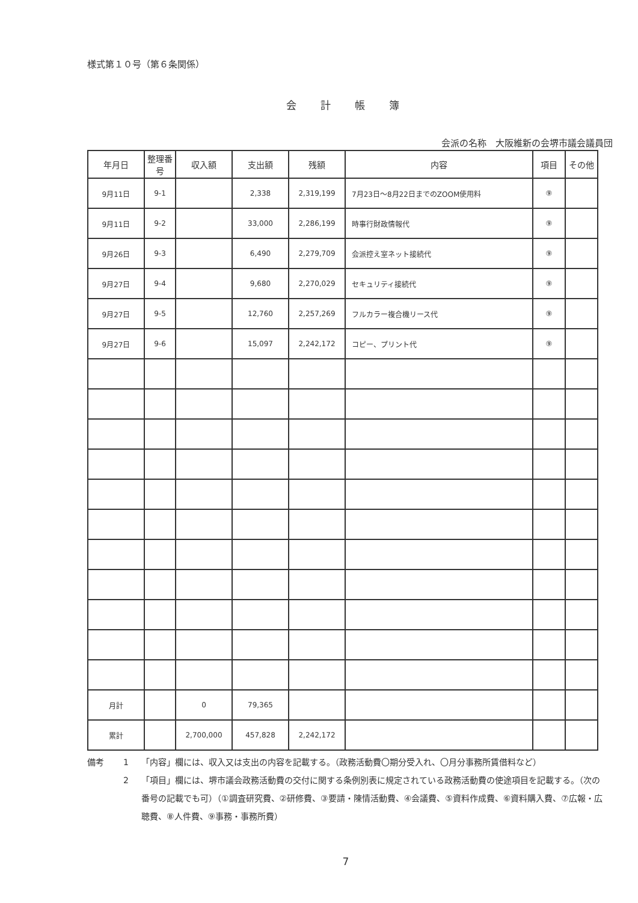様式第１０号（第６条関係）
会計帳簿
会派の名称　大阪維新の会堺市議会議員団
| 年月日 | 整理番号 | 収入額 | 支出額 | 残額 | 内容 | 項目 | その他 |
| --- | --- | --- | --- | --- | --- | --- | --- |
| 9月11日 | 9-1 | | 2,338 | 2,319,199 | 7月23日～8月22日までのZOOM使用料 | ⑨ | |
| 9月11日 | 9-2 | | 33,000 | 2,286,199 | 時事行財政情報代 | ⑨ | |
| 9月26日 | 9-3 | | 6,490 | 2,279,709 | 会派控え室ネット接続代 | ⑨ | |
| 9月27日 | 9-4 | | 9,680 | 2,270,029 | セキュリティ接続代 | ⑨ | |
| 9月27日 | 9-5 | | 12,760 | 2,257,269 | フルカラー複合機リース代 | ⑨ | |
| 9月27日 | 9-6 | | 15,097 | 2,242,172 | コピー、プリント代 | ⑨ | |
| 月計 | | 0 | 79,365 | | | | |
| 累計 | | 2,700,000 | 457,828 | 2,242,172 | | | |
備考 1 「内容」欄には、収入又は支出の内容を記載する。（政務活動費〇期分受入れ、〇月分事務所賃借料など）
2 「項目」欄には、堺市議会政務活動費の交付に関する条例別表に規定されている政務活動費の使途項目を記載する。（次の番号の記載でも可）（①調査研究費、②研修費、③要請・陳情活動費、④会議費、⑤資料作成費、⑥資料購入費、⑦広報・広聴費、⑧人件費、⑨事務・事務所費）
7